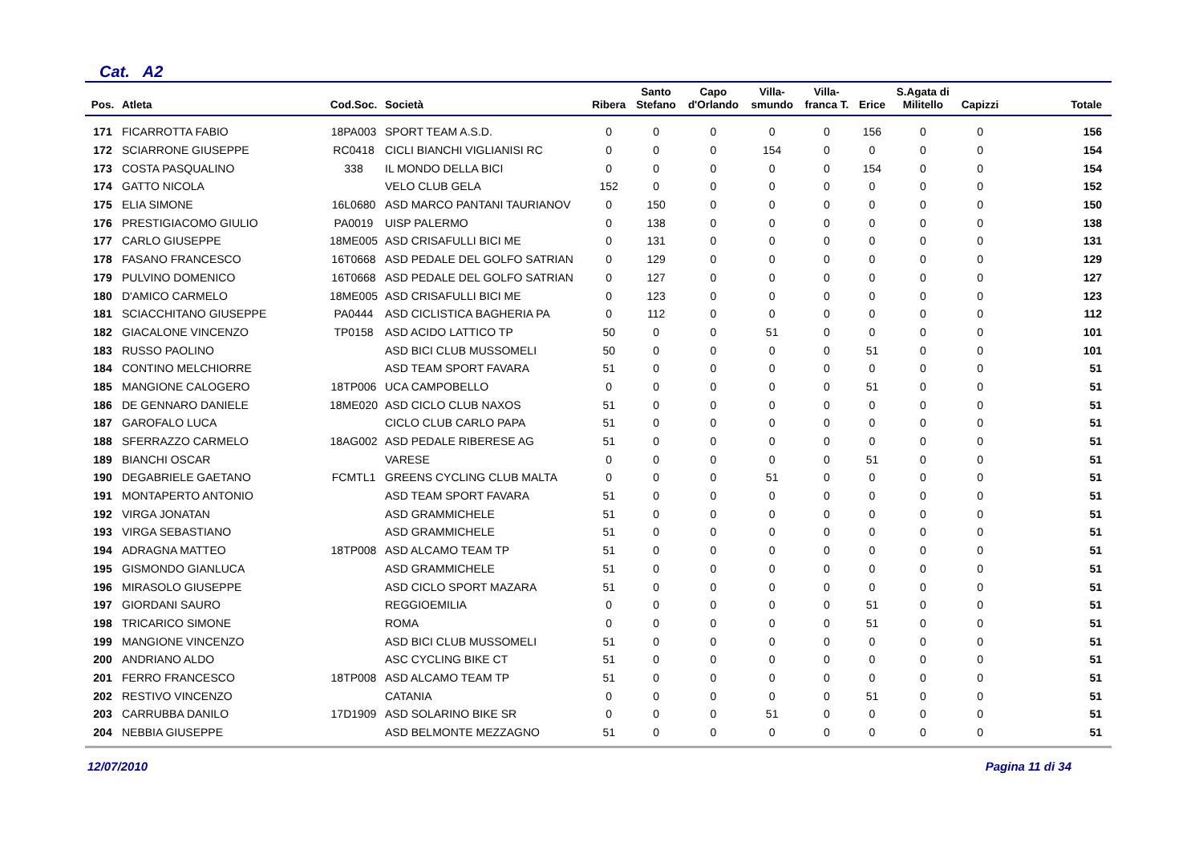Cat. A2
| Pos. | Atleta | Cod.Soc. | Società | Ribera | Santo Stefano | Capo d'Orlando | Villa- smundo | Villa- franca T. | Erice | S.Agata di Militello | Capizzi | Totale |
| --- | --- | --- | --- | --- | --- | --- | --- | --- | --- | --- | --- | --- |
| 171 | FICARROTTA FABIO | 18PA003 | SPORT TEAM A.S.D. | 0 | 0 | 0 | 0 | 0 | 156 | 0 | 0 | 156 |
| 172 | SCIARRONE GIUSEPPE | RC0418 | CICLI BIANCHI VIGLIANISI RC | 0 | 0 | 0 | 154 | 0 | 0 | 0 | 0 | 154 |
| 173 | COSTA PASQUALINO | 338 | IL MONDO DELLA BICI | 0 | 0 | 0 | 0 | 0 | 154 | 0 | 0 | 154 |
| 174 | GATTO NICOLA | | VELO CLUB GELA | 152 | 0 | 0 | 0 | 0 | 0 | 0 | 0 | 152 |
| 175 | ELIA SIMONE | 16L0680 | ASD MARCO PANTANI TAURIANOV | 0 | 150 | 0 | 0 | 0 | 0 | 0 | 0 | 150 |
| 176 | PRESTIGIACOMO GIULIO | PA0019 | UISP PALERMO | 0 | 138 | 0 | 0 | 0 | 0 | 0 | 0 | 138 |
| 177 | CARLO GIUSEPPE | 18ME005 | ASD CRISAFULLI BICI ME | 0 | 131 | 0 | 0 | 0 | 0 | 0 | 0 | 131 |
| 178 | FASANO FRANCESCO | 16T0668 | ASD PEDALE DEL GOLFO SATRIAN | 0 | 129 | 0 | 0 | 0 | 0 | 0 | 0 | 129 |
| 179 | PULVINO DOMENICO | 16T0668 | ASD PEDALE DEL GOLFO SATRIAN | 0 | 127 | 0 | 0 | 0 | 0 | 0 | 0 | 127 |
| 180 | D'AMICO CARMELO | 18ME005 | ASD CRISAFULLI BICI ME | 0 | 123 | 0 | 0 | 0 | 0 | 0 | 0 | 123 |
| 181 | SCIACCHITANO GIUSEPPE | PA0444 | ASD CICLISTICA BAGHERIA PA | 0 | 112 | 0 | 0 | 0 | 0 | 0 | 0 | 112 |
| 182 | GIACALONE VINCENZO | TP0158 | ASD ACIDO LATTICO TP | 50 | 0 | 0 | 51 | 0 | 0 | 0 | 0 | 101 |
| 183 | RUSSO PAOLINO | | ASD BICI CLUB MUSSOMELI | 50 | 0 | 0 | 0 | 0 | 51 | 0 | 0 | 101 |
| 184 | CONTINO MELCHIORRE | | ASD TEAM SPORT FAVARA | 51 | 0 | 0 | 0 | 0 | 0 | 0 | 0 | 51 |
| 185 | MANGIONE CALOGERO | 18TP006 | UCA CAMPOBELLO | 0 | 0 | 0 | 0 | 0 | 51 | 0 | 0 | 51 |
| 186 | DE GENNARO DANIELE | 18ME020 | ASD CICLO CLUB NAXOS | 51 | 0 | 0 | 0 | 0 | 0 | 0 | 0 | 51 |
| 187 | GAROFALO LUCA | | CICLO CLUB CARLO PAPA | 51 | 0 | 0 | 0 | 0 | 0 | 0 | 0 | 51 |
| 188 | SFERRAZZO CARMELO | 18AG002 | ASD PEDALE RIBERESE AG | 51 | 0 | 0 | 0 | 0 | 0 | 0 | 0 | 51 |
| 189 | BIANCHI OSCAR | | VARESE | 0 | 0 | 0 | 0 | 0 | 51 | 0 | 0 | 51 |
| 190 | DEGABRIELE GAETANO | FCMTL1 | GREENS CYCLING CLUB MALTA | 0 | 0 | 0 | 51 | 0 | 0 | 0 | 0 | 51 |
| 191 | MONTAPERTO ANTONIO | | ASD TEAM SPORT FAVARA | 51 | 0 | 0 | 0 | 0 | 0 | 0 | 0 | 51 |
| 192 | VIRGA JONATAN | | ASD GRAMMICHELE | 51 | 0 | 0 | 0 | 0 | 0 | 0 | 0 | 51 |
| 193 | VIRGA SEBASTIANO | | ASD GRAMMICHELE | 51 | 0 | 0 | 0 | 0 | 0 | 0 | 0 | 51 |
| 194 | ADRAGNA MATTEO | 18TP008 | ASD ALCAMO TEAM TP | 51 | 0 | 0 | 0 | 0 | 0 | 0 | 0 | 51 |
| 195 | GISMONDO GIANLUCA | | ASD GRAMMICHELE | 51 | 0 | 0 | 0 | 0 | 0 | 0 | 0 | 51 |
| 196 | MIRASOLO GIUSEPPE | | ASD CICLO SPORT MAZARA | 51 | 0 | 0 | 0 | 0 | 0 | 0 | 0 | 51 |
| 197 | GIORDANI SAURO | | REGGIOEMILIA | 0 | 0 | 0 | 0 | 0 | 51 | 0 | 0 | 51 |
| 198 | TRICARICO SIMONE | | ROMA | 0 | 0 | 0 | 0 | 0 | 51 | 0 | 0 | 51 |
| 199 | MANGIONE VINCENZO | | ASD BICI CLUB MUSSOMELI | 51 | 0 | 0 | 0 | 0 | 0 | 0 | 0 | 51 |
| 200 | ANDRIANO ALDO | | ASC CYCLING BIKE CT | 51 | 0 | 0 | 0 | 0 | 0 | 0 | 0 | 51 |
| 201 | FERRO FRANCESCO | 18TP008 | ASD ALCAMO TEAM TP | 51 | 0 | 0 | 0 | 0 | 0 | 0 | 0 | 51 |
| 202 | RESTIVO VINCENZO | | CATANIA | 0 | 0 | 0 | 0 | 0 | 51 | 0 | 0 | 51 |
| 203 | CARRUBBA DANILO | 17D1909 | ASD SOLARINO BIKE SR | 0 | 0 | 0 | 51 | 0 | 0 | 0 | 0 | 51 |
| 204 | NEBBIA GIUSEPPE | | ASD BELMONTE MEZZAGNO | 51 | 0 | 0 | 0 | 0 | 0 | 0 | 0 | 51 |
12/07/2010 Pagina 11 di 34